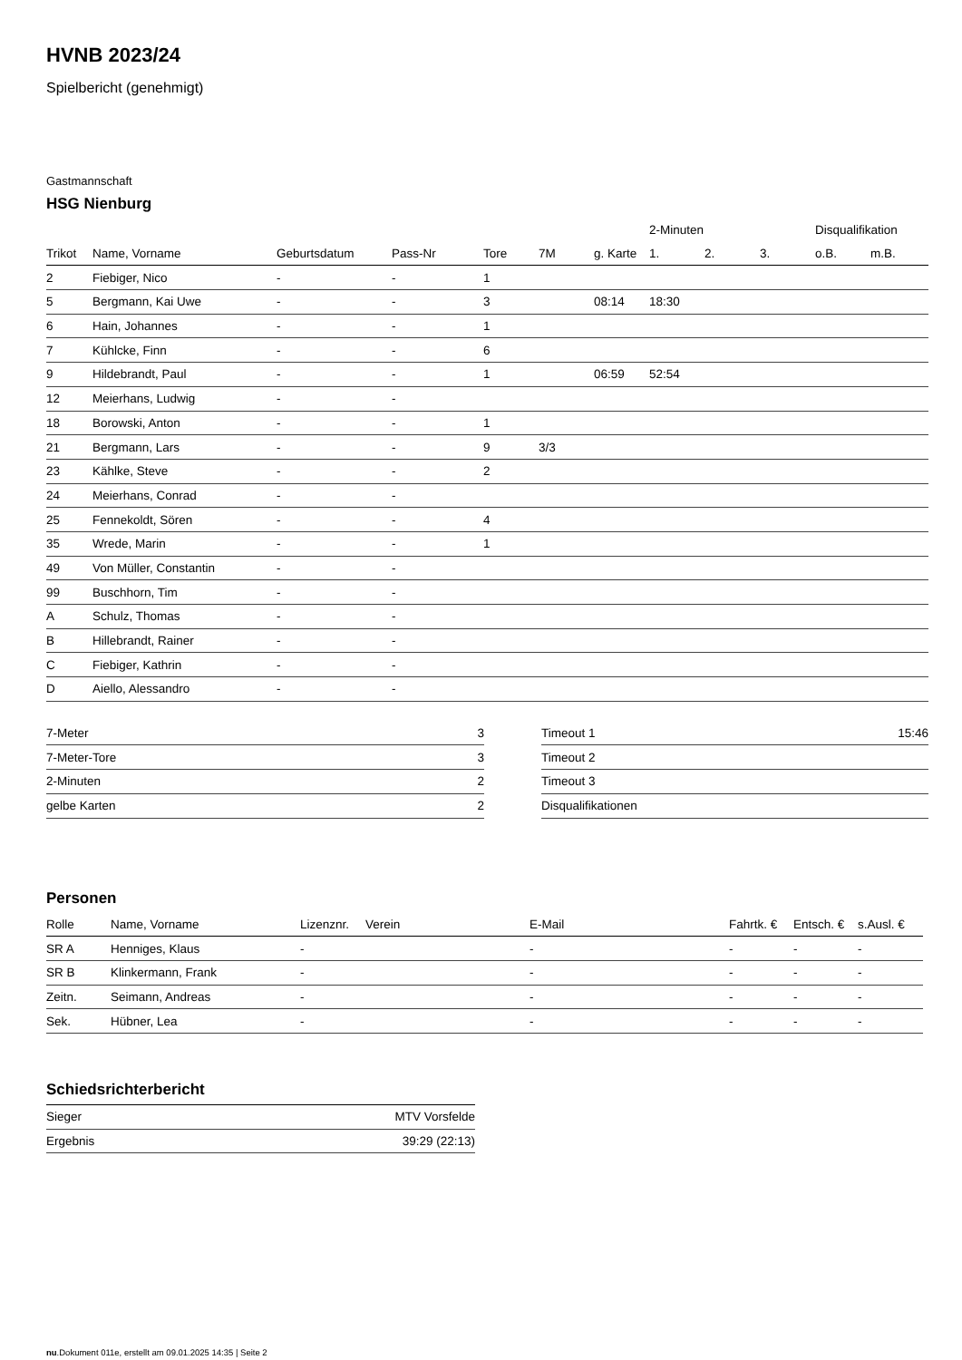HVNB 2023/24
Spielbericht (genehmigt)
Gastmannschaft
HSG Nienburg
| | | | | | | | 2-Minuten | | | Disqualifikation | |
| --- | --- | --- | --- | --- | --- | --- | --- | --- | --- | --- | --- |
| Trikot | Name, Vorname | Geburtsdatum | Pass-Nr | Tore | 7M | g. Karte | 1. | 2. | 3. | o.B. | m.B. |
| 2 | Fiebiger, Nico | - | - | 1 | | | | | | | |
| 5 | Bergmann, Kai Uwe | - | - | 3 | | 08:14 | 18:30 | | | | |
| 6 | Hain, Johannes | - | - | 1 | | | | | | | |
| 7 | Kühlcke, Finn | - | - | 6 | | | | | | | |
| 9 | Hildebrandt, Paul | - | - | 1 | | 06:59 | 52:54 | | | | |
| 12 | Meierhans, Ludwig | - | - | | | | | | | | |
| 18 | Borowski, Anton | - | - | 1 | | | | | | | |
| 21 | Bergmann, Lars | - | - | 9 | 3/3 | | | | | | |
| 23 | Kählke, Steve | - | - | 2 | | | | | | | |
| 24 | Meierhans, Conrad | - | - | | | | | | | | |
| 25 | Fennekoldt, Sören | - | - | 4 | | | | | | | |
| 35 | Wrede, Marin | - | - | 1 | | | | | | | |
| 49 | Von Müller, Constantin | - | - | | | | | | | | |
| 99 | Buschhorn, Tim | - | - | | | | | | | | |
| A | Schulz, Thomas | - | - | | | | | | | | |
| B | Hillebrandt, Rainer | - | - | | | | | | | | |
| C | Fiebiger, Kathrin | - | - | | | | | | | | |
| D | Aiello, Alessandro | - | - | | | | | | | | |
| 7-Meter | 3 |
| 7-Meter-Tore | 3 |
| 2-Minuten | 2 |
| gelbe Karten | 2 |
| Timeout 1 | 15:46 |
| Timeout 2 | |
| Timeout 3 | |
| Disqualifikationen | |
Personen
| Rolle | Name, Vorname | Lizenznr. | Verein | E-Mail | Fahrtk. € | Entsch. € | s.Ausl. € |
| --- | --- | --- | --- | --- | --- | --- | --- |
| SR A | Henniges, Klaus | - | | - | - | - | - |
| SR B | Klinkermann, Frank | - | | - | - | - | - |
| Zeitn. | Seimann, Andreas | - | | - | - | - | - |
| Sek. | Hübner, Lea | - | | - | - | - | - |
Schiedsrichterbericht
| Sieger | MTV Vorsfelde |
| Ergebnis | 39:29 (22:13) |
nu.Dokument 011e, erstellt am 09.01.2025 14:35 | Seite 2